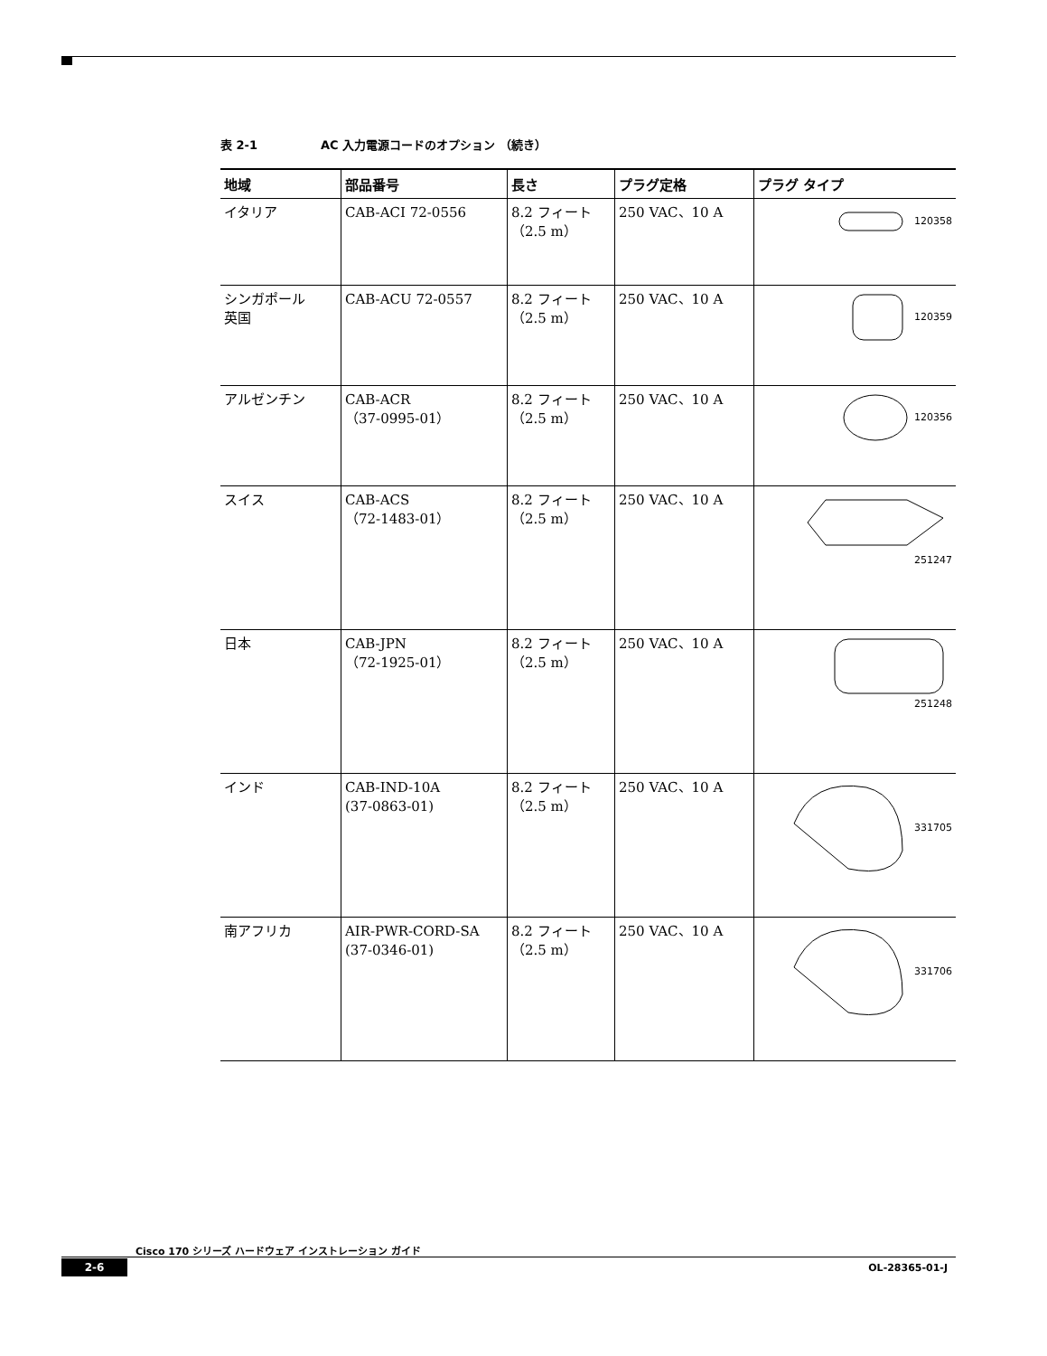表 2-1 AC 入力電源コードのオプション （続き）
| 地域 | 部品番号 | 長さ | プラグ定格 | プラグ タイプ |
| --- | --- | --- | --- | --- |
| イタリア | CAB-ACI 72-0556 | 8.2 フィート（2.5 m） | 250 VAC、10 A | 120358 |
| シンガポール 英国 | CAB-ACU 72-0557 | 8.2 フィート（2.5 m） | 250 VAC、10 A | 120359 |
| アルゼンチン | CAB-ACR （37-0995-01） | 8.2 フィート（2.5 m） | 250 VAC、10 A | 120356 |
| スイス | CAB-ACS （72-1483-01） | 8.2 フィート（2.5 m） | 250 VAC、10 A | 251247 |
| 日本 | CAB-JPN （72-1925-01） | 8.2 フィート（2.5 m） | 250 VAC、10 A | 251248 |
| インド | CAB-IND-10A (37-0863-01) | 8.2 フィート（2.5 m） | 250 VAC、10 A | 331705 |
| 南アフリカ | AIR-PWR-CORD-SA (37-0346-01) | 8.2 フィート（2.5 m） | 250 VAC、10 A | 331706 |
Cisco 170 シリーズ ハードウェア インストレーション ガイド
2-6 OL-28365-01-J